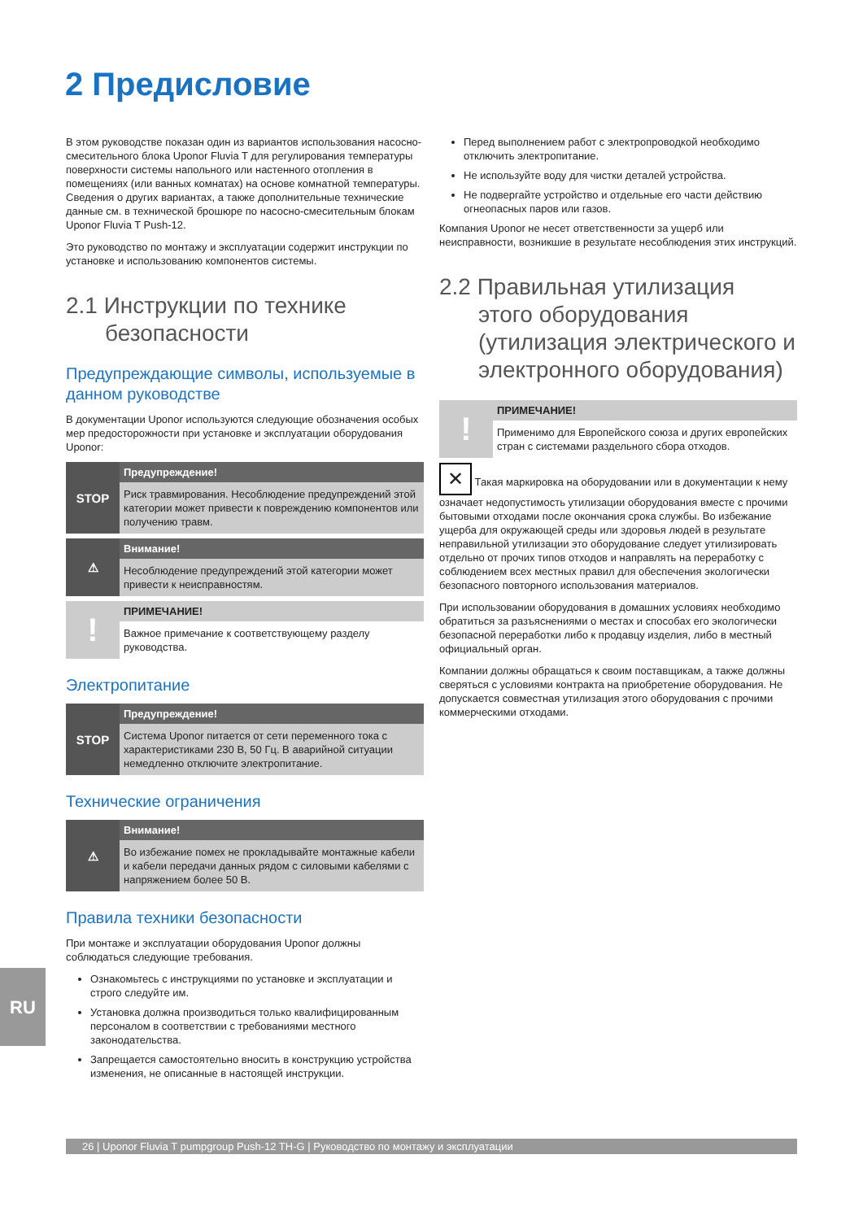2 Предисловие
В этом руководстве показан один из вариантов использования насосно-смесительного блока Uponor Fluvia T для регулирования температуры поверхности системы напольного или настенного отопления в помещениях (или ванных комнатах) на основе комнатной температуры. Сведения о других вариантах, а также дополнительные технические данные см. в технической брошюре по насосно-смесительным блокам Uponor Fluvia T Push-12.
Это руководство по монтажу и эксплуатации содержит инструкции по установке и использованию компонентов системы.
2.1 Инструкции по технике
безопасности
Предупреждающие символы, используемые в данном руководстве
В документации Uponor используются следующие обозначения особых мер предосторожности при установке и эксплуатации оборудования Uponor:
STOP
Предупреждение!
Риск травмирования. Несоблюдение предупреждений этой категории может привести к повреждению компонентов или получению травм.
⚠
Внимание!
Несоблюдение предупреждений этой категории может привести к неисправностям.
!
ПРИМЕЧАНИЕ!
Важное примечание к соответствующему разделу руководства.
Электропитание
STOP
Предупреждение!
Система Uponor питается от сети переменного тока с характеристиками 230 В, 50 Гц. В аварийной ситуации немедленно отключите электропитание.
Технические ограничения
⚠
Внимание!
Во избежание помех не прокладывайте монтажные кабели и кабели передачи данных рядом с силовыми кабелями с напряжением более 50 В.
Правила техники безопасности
При монтаже и эксплуатации оборудования Uponor должны соблюдаться следующие требования.
Ознакомьтесь с инструкциями по установке и эксплуатации и строго следуйте им.
Установка должна производиться только квалифицированным персоналом в соответствии с требованиями местного законодательства.
Запрещается самостоятельно вносить в конструкцию устройства изменения, не описанные в настоящей инструкции.
Перед выполнением работ с электропроводкой необходимо отключить электропитание.
Не используйте воду для чистки деталей устройства.
Не подвергайте устройство и отдельные его части действию огнеопасных паров или газов.
Компания Uponor не несет ответственности за ущерб или неисправности, возникшие в результате несоблюдения этих инструкций.
2.2 Правильная утилизация
этого оборудования (утилизация электрического и электронного оборудования)
!
ПРИМЕЧАНИЕ!
Применимо для Европейского союза и других европейских стран с системами раздельного сбора отходов.
✕ Такая маркировка на оборудовании или в документации к нему означает недопустимость утилизации оборудования вместе с прочими бытовыми отходами после окончания срока службы. Во избежание ущерба для окружающей среды или здоровья людей в результате неправильной утилизации это оборудование следует утилизировать отдельно от прочих типов отходов и направлять на переработку с соблюдением всех местных правил для обеспечения экологически безопасного повторного использования материалов.
При использовании оборудования в домашних условиях необходимо обратиться за разъяснениями о местах и способах его экологически безопасной переработки либо к продавцу изделия, либо в местный официальный орган.
Компании должны обращаться к своим поставщикам, а также должны сверяться с условиями контракта на приобретение оборудования. Не допускается совместная утилизация этого оборудования с прочими коммерческими отходами.
RU
26 | Uponor Fluvia T pumpgroup Push-12 TH-G | Руководство по монтажу и эксплуатации